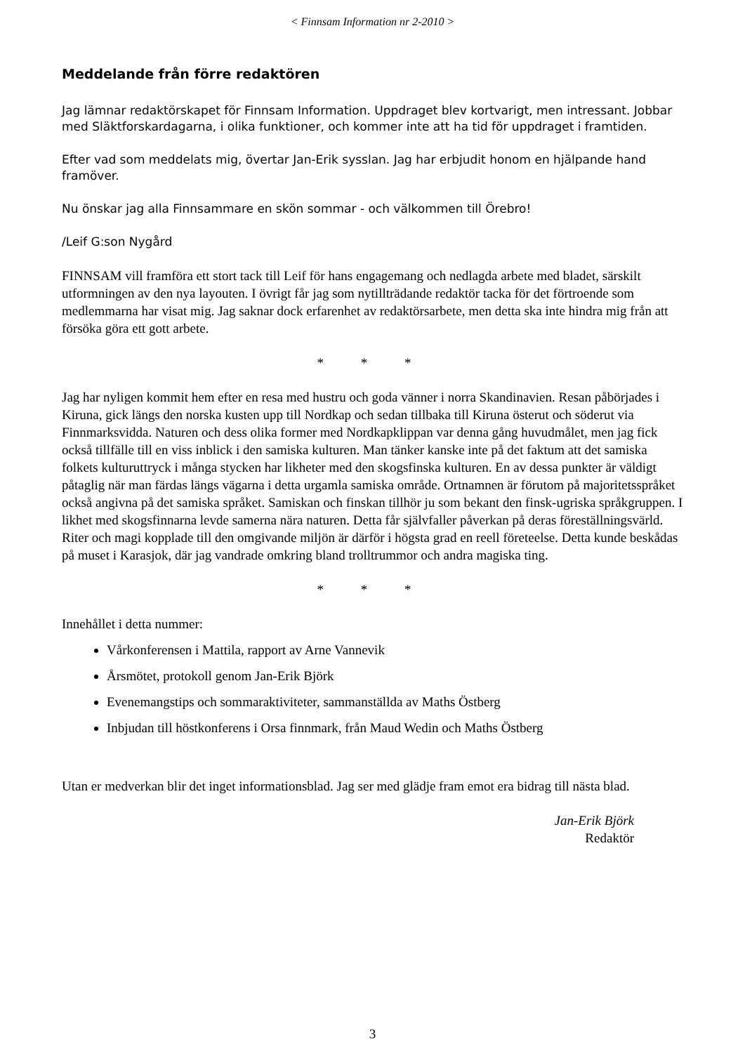< Finnsam Information nr 2-2010 >
Meddelande från förre redaktören
Jag lämnar redaktörskapet för Finnsam Information. Uppdraget blev kortvarigt, men intressant. Jobbar med Släktforskardagarna, i olika funktioner, och kommer inte att ha tid för uppdraget i framtiden.
Efter vad som meddelats mig, övertar Jan-Erik sysslan. Jag har erbjudit honom en hjälpande hand framöver.
Nu önskar jag alla Finnsammare en skön sommar - och välkommen till Örebro!
/Leif G:son Nygård
FINNSAM vill framföra ett stort tack till Leif för hans engagemang och nedlagda arbete med bladet, särskilt utformningen av den nya layouten. I övrigt får jag som nytillträdande redaktör tacka för det förtroende som medlemmarna har visat mig. Jag saknar dock erfarenhet av redaktörsarbete, men detta ska inte hindra mig från att försöka göra ett gott arbete.
* * *
Jag har nyligen kommit hem efter en resa med hustru och goda vänner i norra Skandinavien. Resan påbörjades i Kiruna, gick längs den norska kusten upp till Nordkap och sedan tillbaka till Kiruna österut och söderut via Finnmarksvidda. Naturen och dess olika former med Nordkapklippan var denna gång huvudmålet, men jag fick också tillfälle till en viss inblick i den samiska kulturen. Man tänker kanske inte på det faktum att det samiska folkets kulturuttryck i många stycken har likheter med den skogsfinska kulturen. En av dessa punkter är väldigt påtaglig när man färdas längs vägarna i detta urgamla samiska område. Ortnamnen är förutom på majoritetsspråket också angivna på det samiska språket. Samiskan och finskan tillhör ju som bekant den finsk-ugriska språkgruppen. I likhet med skogsfinnarna levde samerna nära naturen. Detta får självfaller påverkan på deras föreställningsvärld. Riter och magi kopplade till den omgivande miljön är därför i högsta grad en reell företeelse. Detta kunde beskådas på muset i Karasjok, där jag vandrade omkring bland trolltrummor och andra magiska ting.
* * *
Innehållet i detta nummer:
Vårkonferensen i Mattila, rapport av Arne Vannevik
Årsmötet, protokoll genom Jan-Erik Björk
Evenemangstips och sommaraktiviteter, sammanställda av Maths Östberg
Inbjudan till höstkonferens i Orsa finnmark, från Maud Wedin och Maths Östberg
Utan er medverkan blir det inget informationsblad. Jag ser med glädje fram emot era bidrag till nästa blad.
Jan-Erik Björk
Redaktör
3